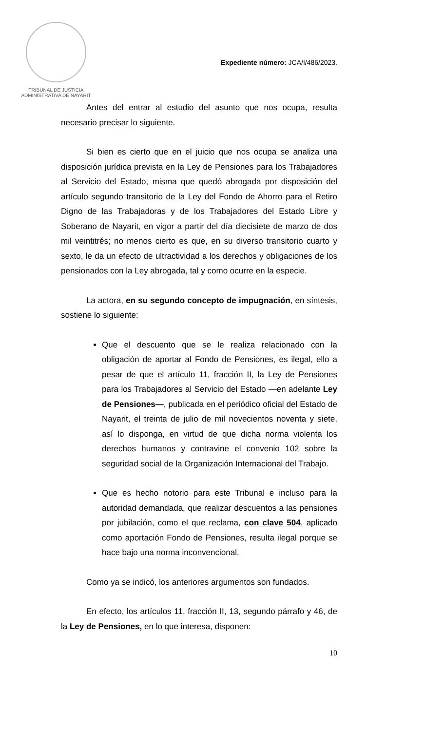TRIBUNAL DE JUSTICIA
ADMINISTRATIVA DE NAYARIT
Expediente número: JCA/I/486/2023.
Antes del entrar al estudio del asunto que nos ocupa, resulta necesario precisar lo siguiente.
Si bien es cierto que en el juicio que nos ocupa se analiza una disposición jurídica prevista en la Ley de Pensiones para los Trabajadores al Servicio del Estado, misma que quedó abrogada por disposición del artículo segundo transitorio de la Ley del Fondo de Ahorro para el Retiro Digno de las Trabajadoras y de los Trabajadores del Estado Libre y Soberano de Nayarit, en vigor a partir del día diecisiete de marzo de dos mil veintitrés; no menos cierto es que, en su diverso transitorio cuarto y sexto, le da un efecto de ultractividad a los derechos y obligaciones de los pensionados con la Ley abrogada, tal y como ocurre en la especie.
La actora, en su segundo concepto de impugnación, en síntesis, sostiene lo siguiente:
Que el descuento que se le realiza relacionado con la obligación de aportar al Fondo de Pensiones, es ilegal, ello a pesar de que el artículo 11, fracción II, la Ley de Pensiones para los Trabajadores al Servicio del Estado —en adelante Ley de Pensiones—, publicada en el periódico oficial del Estado de Nayarit, el treinta de julio de mil novecientos noventa y siete, así lo disponga, en virtud de que dicha norma violenta los derechos humanos y contravine el convenio 102 sobre la seguridad social de la Organización Internacional del Trabajo.
Que es hecho notorio para este Tribunal e incluso para la autoridad demandada, que realizar descuentos a las pensiones por jubilación, como el que reclama, con clave 504, aplicado como aportación Fondo de Pensiones, resulta ilegal porque se hace bajo una norma inconvencional.
Como ya se indicó, los anteriores argumentos son fundados.
En efecto, los artículos 11, fracción II, 13, segundo párrafo y 46, de la Ley de Pensiones, en lo que interesa, disponen:
10